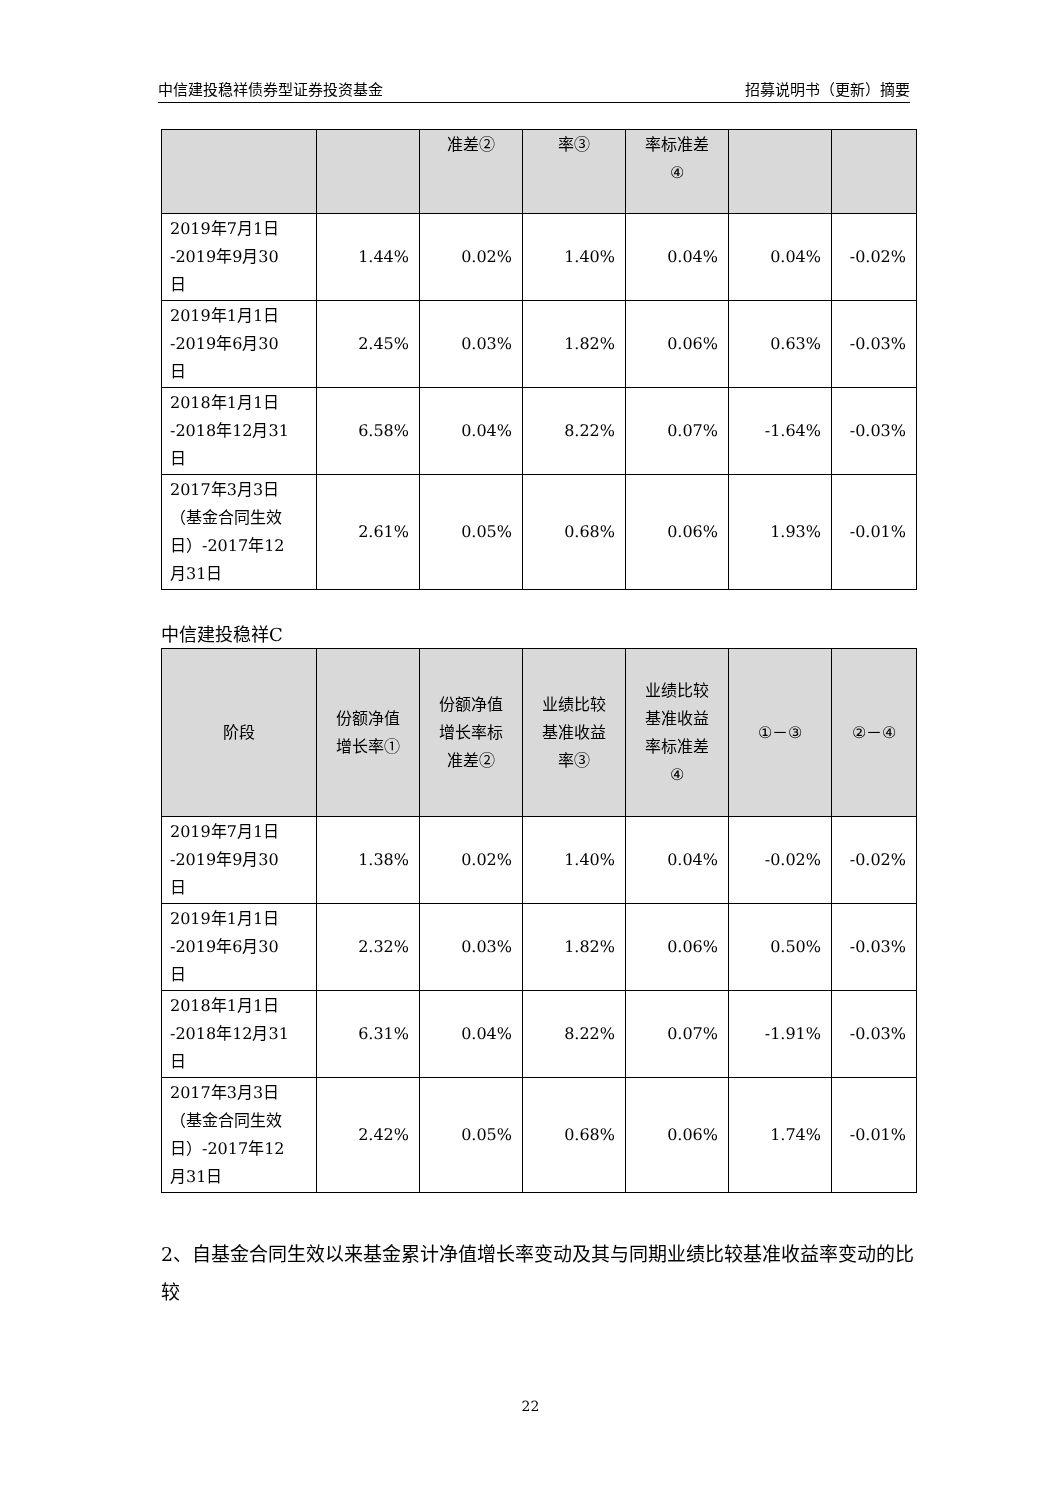中信建投稳祥债券型证券投资基金 招募说明书（更新）摘要
| | | 准差② | 率③ | 率标准差 ④ | | |
| --- | --- | --- | --- | --- | --- | --- |
| 2019年7月1日 -2019年9月30 日 | 1.44% | 0.02% | 1.40% | 0.04% | 0.04% | -0.02% |
| 2019年1月1日 -2019年6月30 日 | 2.45% | 0.03% | 1.82% | 0.06% | 0.63% | -0.03% |
| 2018年1月1日 -2018年12月31 日 | 6.58% | 0.04% | 8.22% | 0.07% | -1.64% | -0.03% |
| 2017年3月3日 （基金合同生效 日）-2017年12 月31日 | 2.61% | 0.05% | 0.68% | 0.06% | 1.93% | -0.01% |
中信建投稳祥C
| 阶段 | 份额净值 增长率① | 份额净值 增长率标 准差② | 业绩比较 基准收益 率③ | 业绩比较 基准收益 率标准差 ④ | ①－③ | ②－④ |
| --- | --- | --- | --- | --- | --- | --- |
| 2019年7月1日 -2019年9月30 日 | 1.38% | 0.02% | 1.40% | 0.04% | -0.02% | -0.02% |
| 2019年1月1日 -2019年6月30 日 | 2.32% | 0.03% | 1.82% | 0.06% | 0.50% | -0.03% |
| 2018年1月1日 -2018年12月31 日 | 6.31% | 0.04% | 8.22% | 0.07% | -1.91% | -0.03% |
| 2017年3月3日 （基金合同生效 日）-2017年12 月31日 | 2.42% | 0.05% | 0.68% | 0.06% | 1.74% | -0.01% |
2、自基金合同生效以来基金累计净值增长率变动及其与同期业绩比较基准收益率变动的比较
22